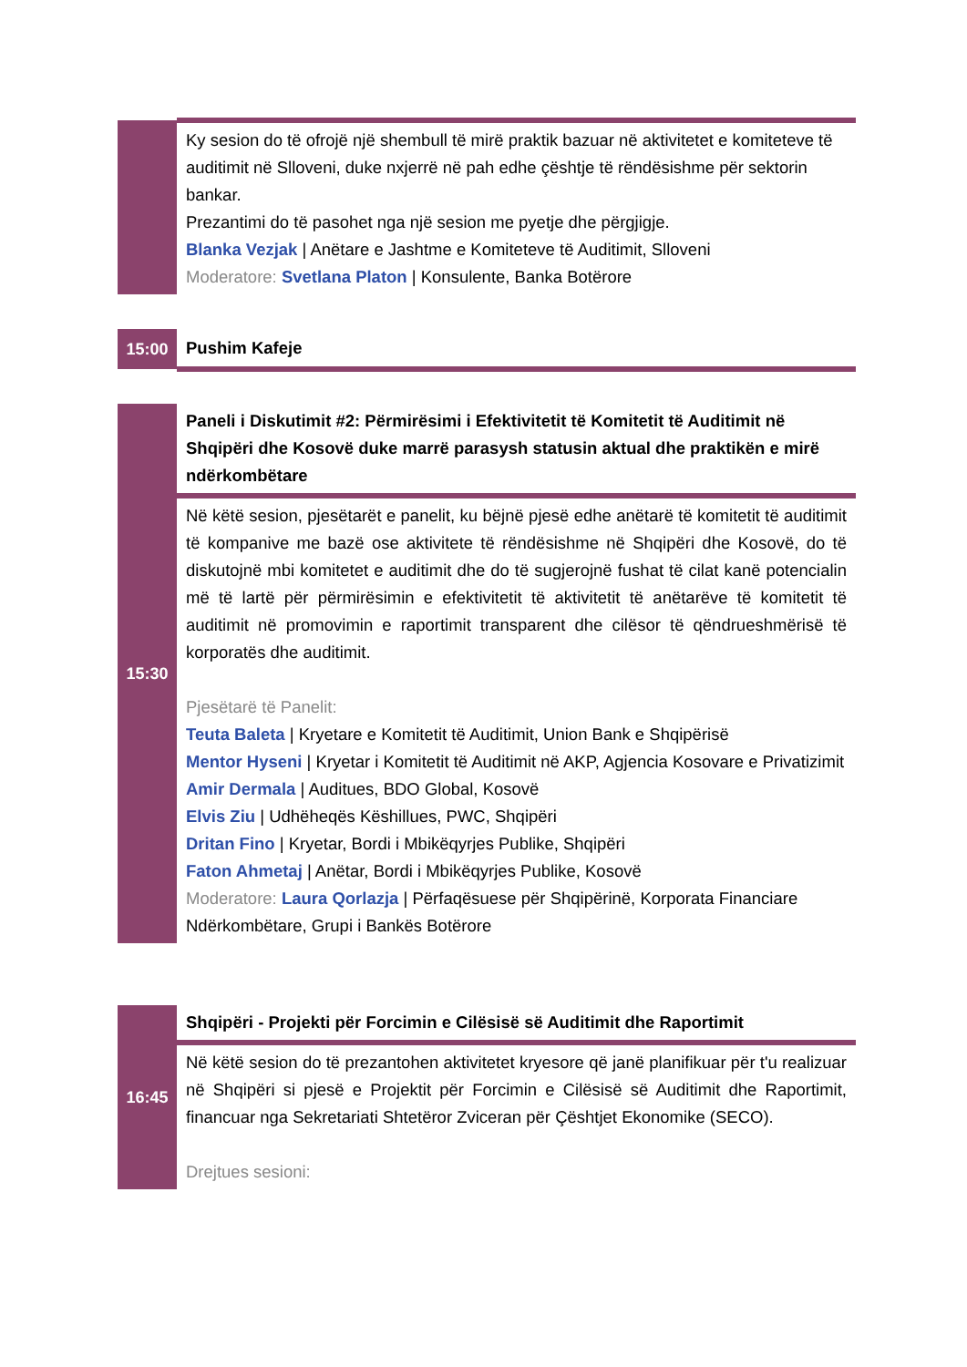| | Ky sesion do të ofrojë një shembull të mirë praktik bazuar në aktivitetet e komiteteve të auditimit në Slloveni, duke nxjerrë në pah edhe çështje të rëndësishme për sektorin bankar. Prezantimi do të pasohet nga një sesion me pyetje dhe përgjigje. Blanka Vezjak / Anëtare e Jashtme e Komiteteve të Auditimit, Slloveni Moderatore: Svetlana Platon / Konsulente, Banka Botërore |
| 15:00 | Pushim Kafeje |
| 15:30 | Paneli i Diskutimit #2: Përmirësimi i Efektivitetit të Komitetit të Auditimit në Shqipëri dhe Kosovë duke marrë parasysh statusin aktual dhe praktikën e mirë ndërkombëtare |
| | Në këtë sesion, pjesëtarët e panelit, ku bëjnë pjesë edhe anëtarë të komitetit të auditimit të kompanive me bazë ose aktivitete të rëndësishme në Shqipëri dhe Kosovë, do të diskutojnë mbi komitetet e auditimit dhe do të sugjerojnë fushat të cilat kanë potencialin më të lartë për përmirësimin e efektivitetit të aktivitetit të anëtarëve të komitetit të auditimit në promovimin e raportimit transparent dhe cilësor të qëndrueshmërisë të korporatës dhe auditimit. Pjesëtarë të Panelit: Teuta Baleta / Kryetare e Komitetit të Auditimit, Union Bank e Shqipërisë Mentor Hyseni / Kryetar i Komitetit të Auditimit në AKP, Agjencia Kosovare e Privatizimit Amir Dermala / Auditues, BDO Global, Kosovë Elvis Ziu / Udhëheqës Këshillues, PWC, Shqipëri Dritan Fino / Kryetar, Bordi i Mbikëqyrjes Publike, Shqipëri Faton Ahmetaj / Anëtar, Bordi i Mbikëqyrjes Publike, Kosovë Moderatore: Laura Qorlazja / Përfaqësuese për Shqipërinë, Korporata Financiare Ndërkombëtare, Grupi i Bankës Botërore |
| 16:45 | Shqipëri - Projekti për Forcimin e Cilësisë së Auditimit dhe Raportimit |
| | Në këtë sesion do të prezantohen aktivitetet kryesore që janë planifikuar për t'u realizuar në Shqipëri si pjesë e Projektit për Forcimin e Cilësisë së Auditimit dhe Raportimit, financuar nga Sekretariati Shtetëror Zviceran për Çështjet Ekonomike (SECO). Drejtues sesioni: |